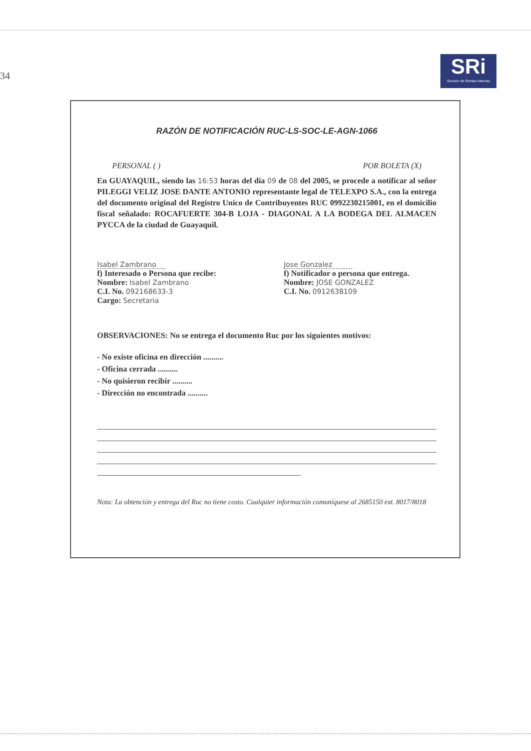34
SRi
Servicio de Rentas Internas
RAZÓN DE NOTIFICACIÓN RUC-LS-SOC-LE-AGN-1066
PERSONAL ( ) POR BOLETA (X)
En GUAYAQUIL, siendo las 16:53 horas del dia 09 de 08 del 2005, se procede a notificar al señor PILEGGI VELIZ JOSE DANTE ANTONIO representante legal de TELEXPO S.A., con la entrega del documento original del Registro Unico de Contribuyentes RUC 0992230215001, en el domicilio fiscal señalado: ROCAFUERTE 304-B LOJA - DIAGONAL A LA BODEGA DEL ALMACEN PYCCA de la ciudad de Guayaquil.
Isabel Zambrano
f) Interesado o Persona que recibe:
Nombre: Isabel Zambrano
C.I. No. 092168633-3
Cargo: Secretaria
Jose Gonzalez
f) Notificador o persona que entrega.
Nombre: JOSE GONZALEZ
C.I. No. 0912638109
OBSERVACIONES: No se entrega el documento Ruc por los siguientes motivos:
- No existe oficina en dirección ..........
- Oficina cerrada ..........
- No quisieron recibir ..........
- Dirección no encontrada ..........
Nota: La obtención y entrega del Ruc no tiene costo. Cualquier información comuníquese al 2685150 ext. 8017/8018